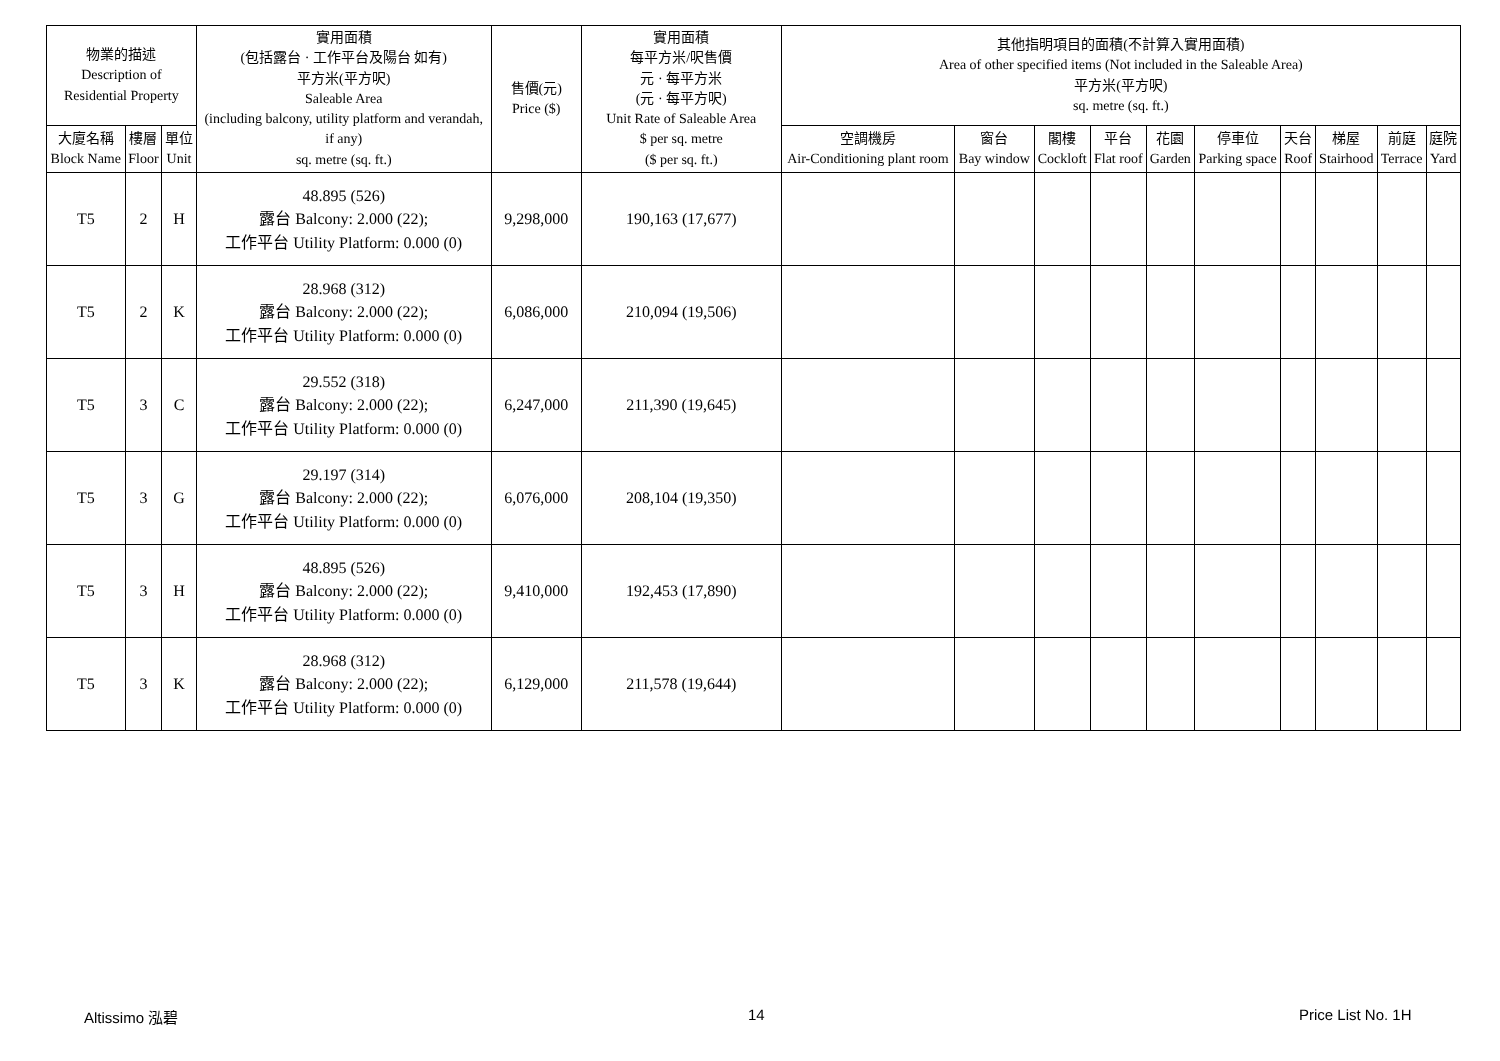| 物業的描述 Description of Residential Property | | | 實用面積 (包括露台 · 工作平台及陽台 如有) 平方米(平方呎) Saleable Area (including balcony, utility platform and verandah, if any) sq. metre (sq. ft.) | 售價(元) Price ($) | 實用面積 每平方米/呎售價 元 · 每平方米 (元 · 每平方呎) Unit Rate of Saleable Area $ per sq. metre ($ per sq. ft.) | 其他指明項目的面積(不計算入實用面積) Area of other specified items (Not included in the Saleable Area) 平方米(平方呎) sq. metre (sq. ft.) | | | | | | | | | |
| --- | --- | --- | --- | --- | --- | --- | --- | --- | --- | --- | --- | --- | --- | --- | --- |
| 大廈名稱 Block Name | 樓層 Floor | 單位 Unit | | | | 空調機房 Air-Conditioning plant room | 窗台 Bay window | 閣樓 Cockloft | 平台 Flat roof | 花園 Garden | 停車位 Parking space | 天台 Roof | 梯屋 Stairhood | 前庭 Terrace | 庭院 Yard |
| T5 | 2 | H | 48.895 (526) 露台 Balcony: 2.000 (22); 工作平台 Utility Platform: 0.000 (0) | 9,298,000 | 190,163 (17,677) | | | | | | | | | | |
| T5 | 2 | K | 28.968 (312) 露台 Balcony: 2.000 (22); 工作平台 Utility Platform: 0.000 (0) | 6,086,000 | 210,094 (19,506) | | | | | | | | | | |
| T5 | 3 | C | 29.552 (318) 露台 Balcony: 2.000 (22); 工作平台 Utility Platform: 0.000 (0) | 6,247,000 | 211,390 (19,645) | | | | | | | | | | |
| T5 | 3 | G | 29.197 (314) 露台 Balcony: 2.000 (22); 工作平台 Utility Platform: 0.000 (0) | 6,076,000 | 208,104 (19,350) | | | | | | | | | | |
| T5 | 3 | H | 48.895 (526) 露台 Balcony: 2.000 (22); 工作平台 Utility Platform: 0.000 (0) | 9,410,000 | 192,453 (17,890) | | | | | | | | | | |
| T5 | 3 | K | 28.968 (312) 露台 Balcony: 2.000 (22); 工作平台 Utility Platform: 0.000 (0) | 6,129,000 | 211,578 (19,644) | | | | | | | | | | |
Altissimo 泓碧 14 Price List No. 1H